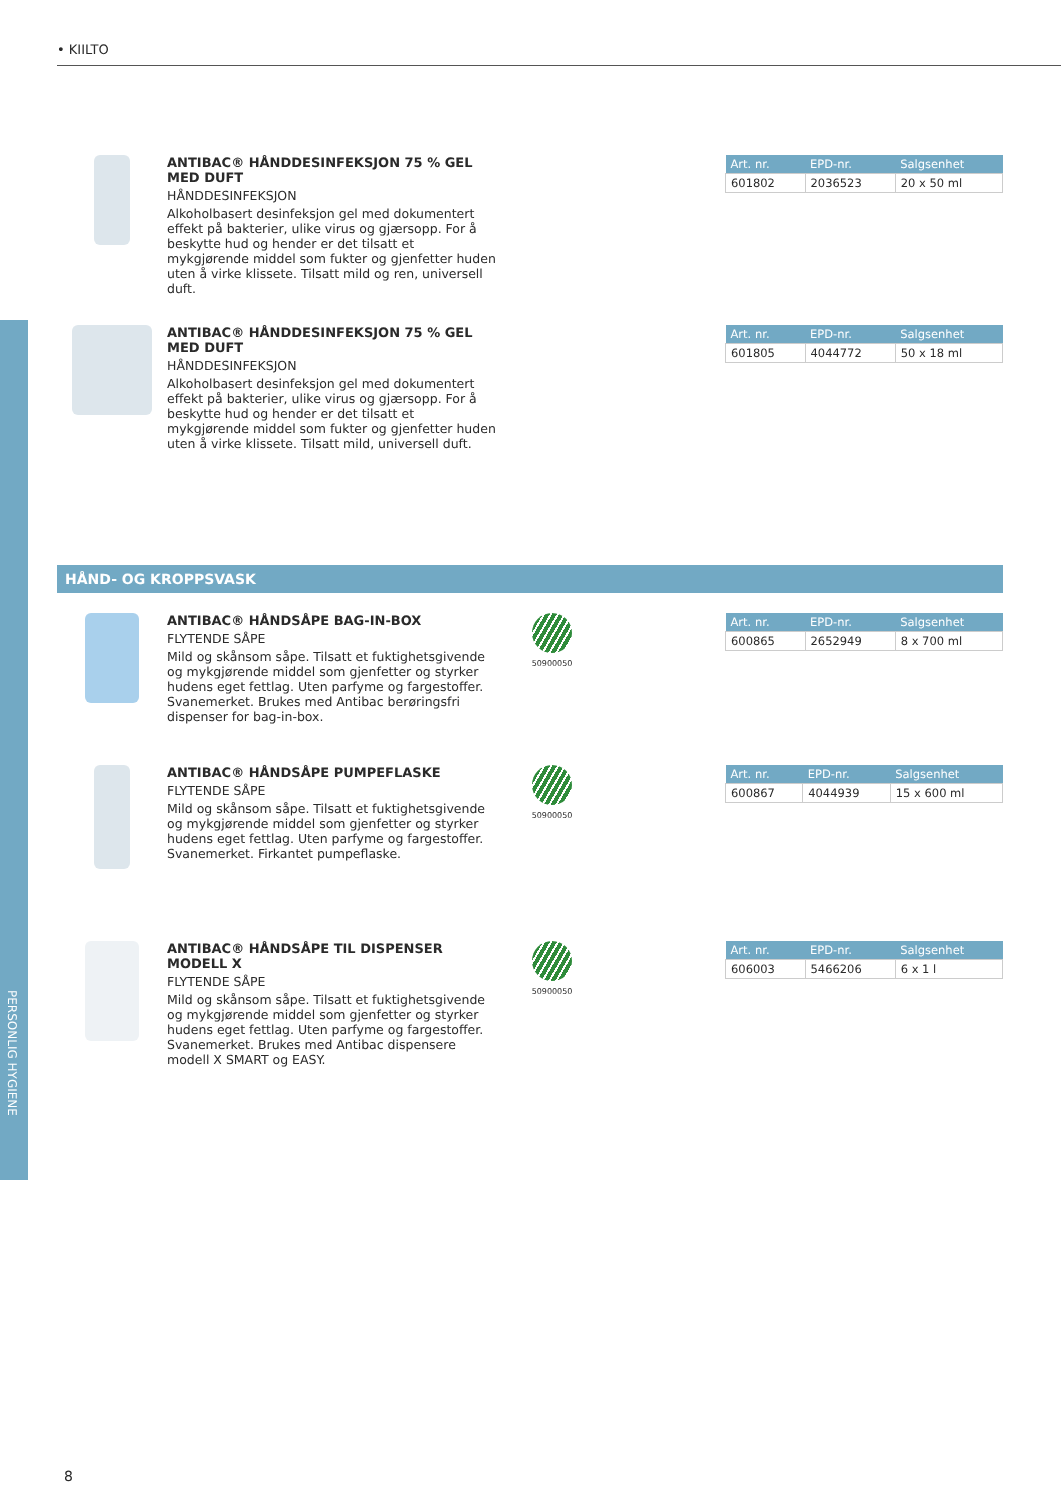• KIILTO
PERSONLIG HYGIENE
ANTIBAC® HÅNDDESINFEKSJON 75 % GEL MED DUFT
HÅNDDESINFEKSJON
Alkoholbasert desinfeksjon gel med dokumentert effekt på bakterier, ulike virus og gjærsopp. For å beskytte hud og hender er det tilsatt et mykgjørende middel som fukter og gjenfetter huden uten å virke klissete. Tilsatt mild og ren, universell duft.
| Art. nr. | EPD-nr. | Salgsenhet |
| --- | --- | --- |
| 601802 | 2036523 | 20 x 50 ml |
ANTIBAC® HÅNDDESINFEKSJON 75 % GEL MED DUFT
HÅNDDESINFEKSJON
Alkoholbasert desinfeksjon gel med dokumentert effekt på bakterier, ulike virus og gjærsopp. For å beskytte hud og hender er det tilsatt et mykgjørende middel som fukter og gjenfetter huden uten å virke klissete. Tilsatt mild, universell duft.
| Art. nr. | EPD-nr. | Salgsenhet |
| --- | --- | --- |
| 601805 | 4044772 | 50 x 18 ml |
HÅND- OG KROPPSVASK
ANTIBAC® HÅNDSÅPE BAG-IN-BOX
FLYTENDE SÅPE
Mild og skånsom såpe. Tilsatt et fuktighetsgivende og mykgjørende middel som gjenfetter og styrker hudens eget fettlag. Uten parfyme og fargestoffer. Svanemerket. Brukes med Antibac berøringsfri dispenser for bag-in-box.
50900050
| Art. nr. | EPD-nr. | Salgsenhet |
| --- | --- | --- |
| 600865 | 2652949 | 8 x 700 ml |
ANTIBAC® HÅNDSÅPE PUMPEFLASKE
FLYTENDE SÅPE
Mild og skånsom såpe. Tilsatt et fuktighetsgivende og mykgjørende middel som gjenfetter og styrker hudens eget fettlag. Uten parfyme og fargestoffer. Svanemerket. Firkantet pumpeflaske.
50900050
| Art. nr. | EPD-nr. | Salgsenhet |
| --- | --- | --- |
| 600867 | 4044939 | 15 x 600 ml |
ANTIBAC® HÅNDSÅPE TIL DISPENSER MODELL X
FLYTENDE SÅPE
Mild og skånsom såpe. Tilsatt et fuktighetsgivende og mykgjørende middel som gjenfetter og styrker hudens eget fettlag. Uten parfyme og fargestoffer. Svanemerket. Brukes med Antibac dispensere modell X SMART og EASY.
50900050
| Art. nr. | EPD-nr. | Salgsenhet |
| --- | --- | --- |
| 606003 | 5466206 | 6 x 1 l |
8